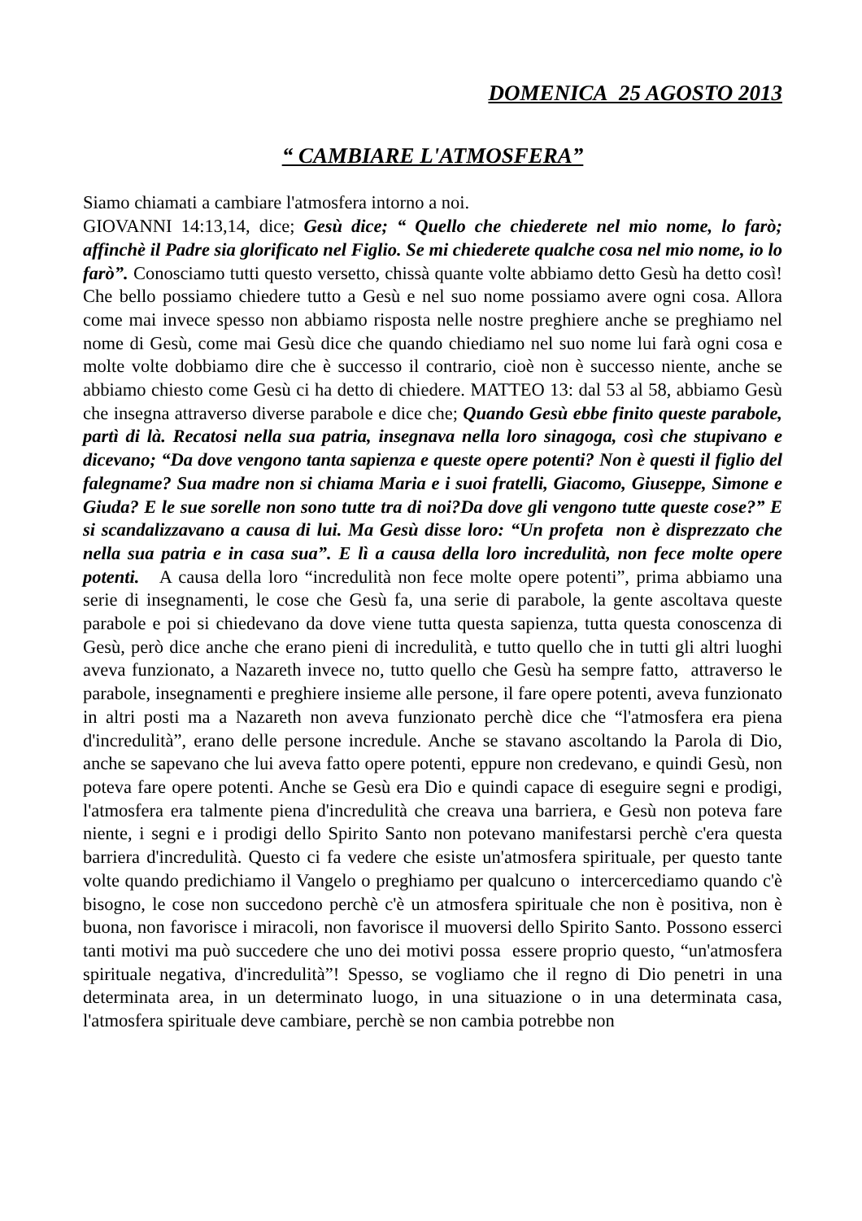DOMENICA 25 AGOSTO 2013
“ CAMBIARE L'ATMOSFERA”
Siamo chiamati a cambiare l'atmosfera intorno a noi.
GIOVANNI 14:13,14, dice; Gesù dice; “ Quello che chiederete nel mio nome, lo farò; affinchè il Padre sia glorificato nel Figlio. Se mi chiederete qualche cosa nel mio nome, io lo farò”. Conosciamo tutti questo versetto, chissà quante volte abbiamo detto Gesù ha detto così! Che bello possiamo chiedere tutto a Gesù e nel suo nome possiamo avere ogni cosa. Allora come mai invece spesso non abbiamo risposta nelle nostre preghiere anche se preghiamo nel nome di Gesù, come mai Gesù dice che quando chiediamo nel suo nome lui farà ogni cosa e molte volte dobbiamo dire che è successo il contrario, cioè non è successo niente, anche se abbiamo chiesto come Gesù ci ha detto di chiedere. MATTEO 13: dal 53 al 58, abbiamo Gesù che insegna attraverso diverse parabole e dice che; Quando Gesù ebbe finito queste parabole, partì di là. Recatosi nella sua patria, insegnava nella loro sinagoga, così che stupivano e dicevano; “Da dove vengono tanta sapienza e queste opere potenti? Non è questi il figlio del falegname? Sua madre non si chiama Maria e i suoi fratelli, Giacomo, Giuseppe, Simone e Giuda? E le sue sorelle non sono tutte tra di noi?Da dove gli vengono tutte queste cose?” E si scandalizzavano a causa di lui. Ma Gesù disse loro: “Un profeta non è disprezzato che nella sua patria e in casa sua”. E lì a causa della loro incredulità, non fece molte opere potenti. A causa della loro “incredulità non fece molte opere potenti”, prima abbiamo una serie di insegnamenti, le cose che Gesù fa, una serie di parabole, la gente ascoltava queste parabole e poi si chiedevano da dove viene tutta questa sapienza, tutta questa conoscenza di Gesù, però dice anche che erano pieni di incredulità, e tutto quello che in tutti gli altri luoghi aveva funzionato, a Nazareth invece no, tutto quello che Gesù ha sempre fatto, attraverso le parabole, insegnamenti e preghiere insieme alle persone, il fare opere potenti, aveva funzionato in altri posti ma a Nazareth non aveva funzionato perchè dice che “l'atmosfera era piena d'incredulità”, erano delle persone incredule. Anche se stavano ascoltando la Parola di Dio, anche se sapevano che lui aveva fatto opere potenti, eppure non credevano, e quindi Gesù, non poteva fare opere potenti. Anche se Gesù era Dio e quindi capace di eseguire segni e prodigi, l'atmosfera era talmente piena d'incredulità che creava una barriera, e Gesù non poteva fare niente, i segni e i prodigi dello Spirito Santo non potevano manifestarsi perchè c'era questa barriera d'incredulità. Questo ci fa vedere che esiste un'atmosfera spirituale, per questo tante volte quando predichiamo il Vangelo o preghiamo per qualcuno o intercercediamo quando c'è bisogno, le cose non succedono perchè c'è un atmosfera spirituale che non è positiva, non è buona, non favorisce i miracoli, non favorisce il muoversi dello Spirito Santo. Possono esserci tanti motivi ma può succedere che uno dei motivi possa essere proprio questo, “un'atmosfera spirituale negativa, d'incredulità”! Spesso, se vogliamo che il regno di Dio penetri in una determinata area, in un determinato luogo, in una situazione o in una determinata casa, l'atmosfera spirituale deve cambiare, perchè se non cambia potrebbe non